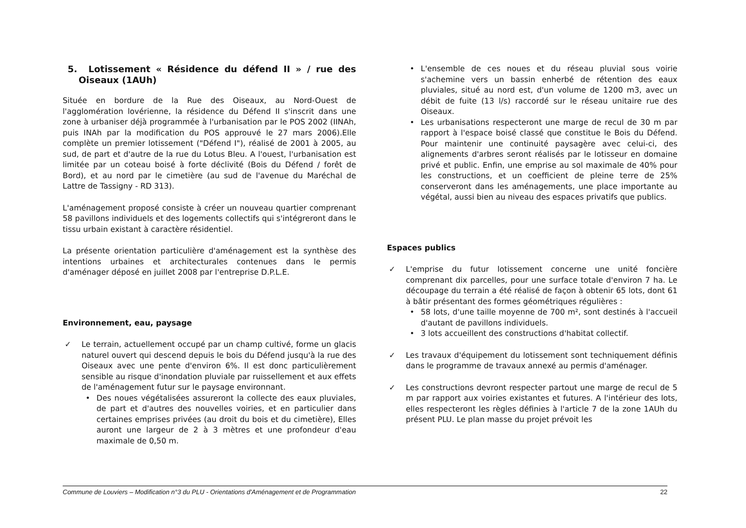5. Lotissement « Résidence du défend II » / rue des Oiseaux (1AUh)
Située en bordure de la Rue des Oiseaux, au Nord-Ouest de l'agglomération lovérienne, la résidence du Défend II s'inscrit dans une zone à urbaniser déjà programmée à l'urbanisation par le POS 2002 (IINAh, puis INAh par la modification du POS approuvé le 27 mars 2006).Elle complète un premier lotissement ("Défend I"), réalisé de 2001 à 2005, au sud, de part et d'autre de la rue du Lotus Bleu. A l'ouest, l'urbanisation est limitée par un coteau boisé à forte déclivité (Bois du Défend / forêt de Bord), et au nord par le cimetière (au sud de l'avenue du Maréchal de Lattre de Tassigny - RD 313).
L'aménagement proposé consiste à créer un nouveau quartier comprenant 58 pavillons individuels et des logements collectifs qui s'intégreront dans le tissu urbain existant à caractère résidentiel.
La présente orientation particulière d'aménagement est la synthèse des intentions urbaines et architecturales contenues dans le permis d'aménager déposé en juillet 2008 par l'entreprise D.P.L.E.
Environnement, eau, paysage
✓ Le terrain, actuellement occupé par un champ cultivé, forme un glacis naturel ouvert qui descend depuis le bois du Défend jusqu'à la rue des Oiseaux avec une pente d'environ 6%. Il est donc particulièrement sensible au risque d'inondation pluviale par ruissellement et aux effets de l'aménagement futur sur le paysage environnant.
• Des noues végétalisées assureront la collecte des eaux pluviales, de part et d'autres des nouvelles voiries, et en particulier dans certaines emprises privées (au droit du bois et du cimetière), Elles auront une largeur de 2 à 3 mètres et une profondeur d'eau maximale de 0,50 m.
• L'ensemble de ces noues et du réseau pluvial sous voirie s'achemine vers un bassin enherbé de rétention des eaux pluviales, situé au nord est, d'un volume de 1200 m3, avec un débit de fuite (13 l/s) raccordé sur le réseau unitaire rue des Oiseaux.
• Les urbanisations respecteront une marge de recul de 30 m par rapport à l'espace boisé classé que constitue le Bois du Défend. Pour maintenir une continuité paysagère avec celui-ci, des alignements d'arbres seront réalisés par le lotisseur en domaine privé et public. Enfin, une emprise au sol maximale de 40% pour les constructions, et un coefficient de pleine terre de 25% conserveront dans les aménagements, une place importante au végétal, aussi bien au niveau des espaces privatifs que publics.
Espaces publics
✓ L'emprise du futur lotissement concerne une unité foncière comprenant dix parcelles, pour une surface totale d'environ 7 ha. Le découpage du terrain a été réalisé de façon à obtenir 65 lots, dont 61 à bâtir présentant des formes géométriques régulières :
• 58 lots, d'une taille moyenne de 700 m², sont destinés à l'accueil d'autant de pavillons individuels.
• 3 lots accueillent des constructions d'habitat collectif.
✓ Les travaux d'équipement du lotissement sont techniquement définis dans le programme de travaux annexé au permis d'aménager.
✓ Les constructions devront respecter partout une marge de recul de 5 m par rapport aux voiries existantes et futures. A l'intérieur des lots, elles respecteront les règles définies à l'article 7 de la zone 1AUh du présent PLU. Le plan masse du projet prévoit les
Commune de Louviers – Modification n°3 du PLU - Orientations d'Aménagement et de Programmation 22